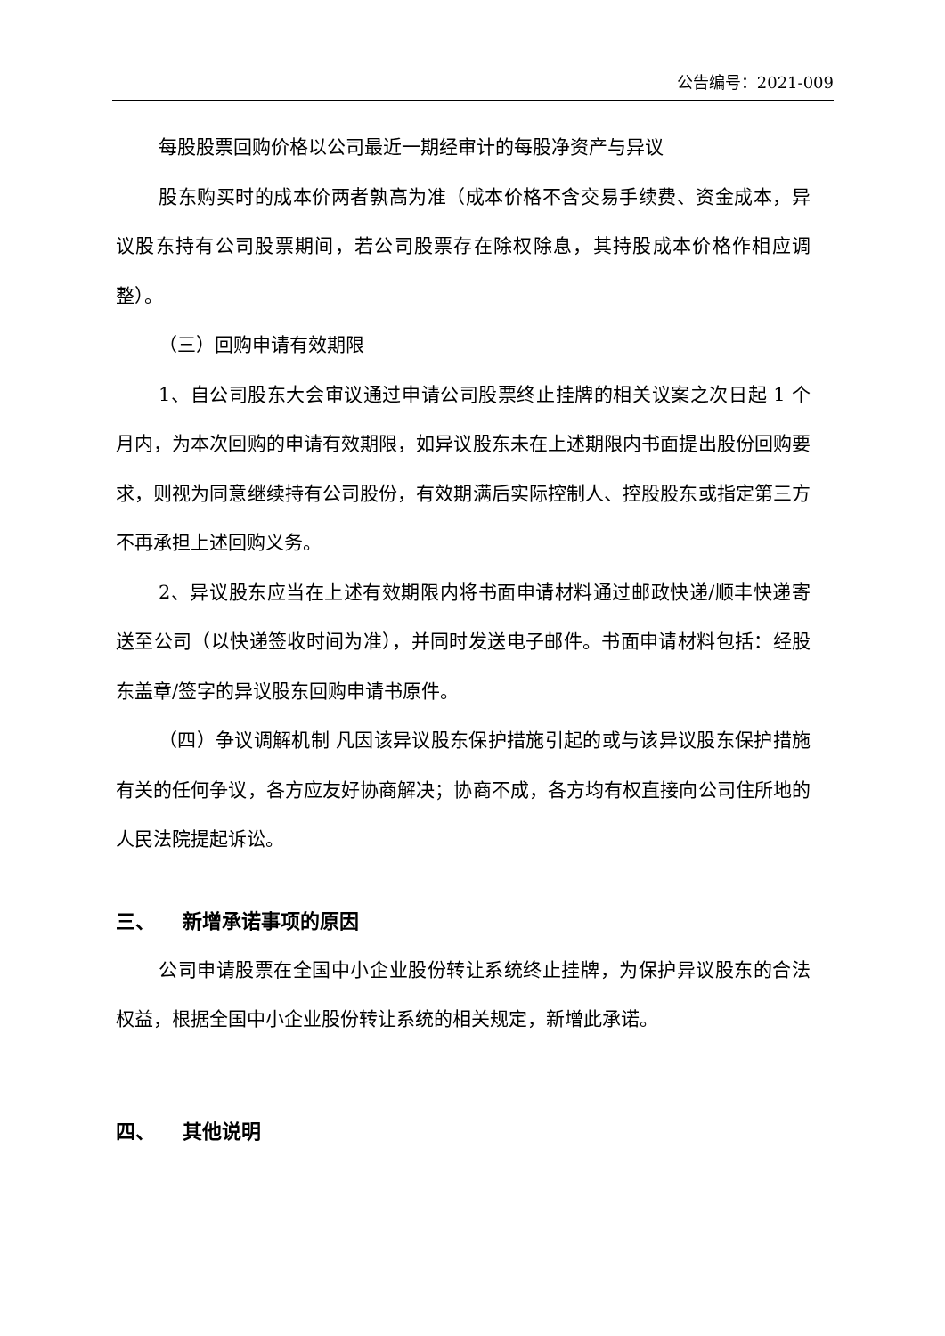公告编号：2021-009
每股股票回购价格以公司最近一期经审计的每股净资产与异议
股东购买时的成本价两者孰高为准（成本价格不含交易手续费、资金成本，异议股东持有公司股票期间，若公司股票存在除权除息，其持股成本价格作相应调整）。
（三）回购申请有效期限
1、自公司股东大会审议通过申请公司股票终止挂牌的相关议案之次日起 1 个月内，为本次回购的申请有效期限，如异议股东未在上述期限内书面提出股份回购要求，则视为同意继续持有公司股份，有效期满后实际控制人、控股股东或指定第三方不再承担上述回购义务。
2、异议股东应当在上述有效期限内将书面申请材料通过邮政快递/顺丰快递寄送至公司（以快递签收时间为准），并同时发送电子邮件。书面申请材料包括：经股东盖章/签字的异议股东回购申请书原件。
（四）争议调解机制 凡因该异议股东保护措施引起的或与该异议股东保护措施有关的任何争议，各方应友好协商解决；协商不成，各方均有权直接向公司住所地的人民法院提起诉讼。
三、 新增承诺事项的原因
公司申请股票在全国中小企业股份转让系统终止挂牌，为保护异议股东的合法权益，根据全国中小企业股份转让系统的相关规定，新增此承诺。
四、 其他说明